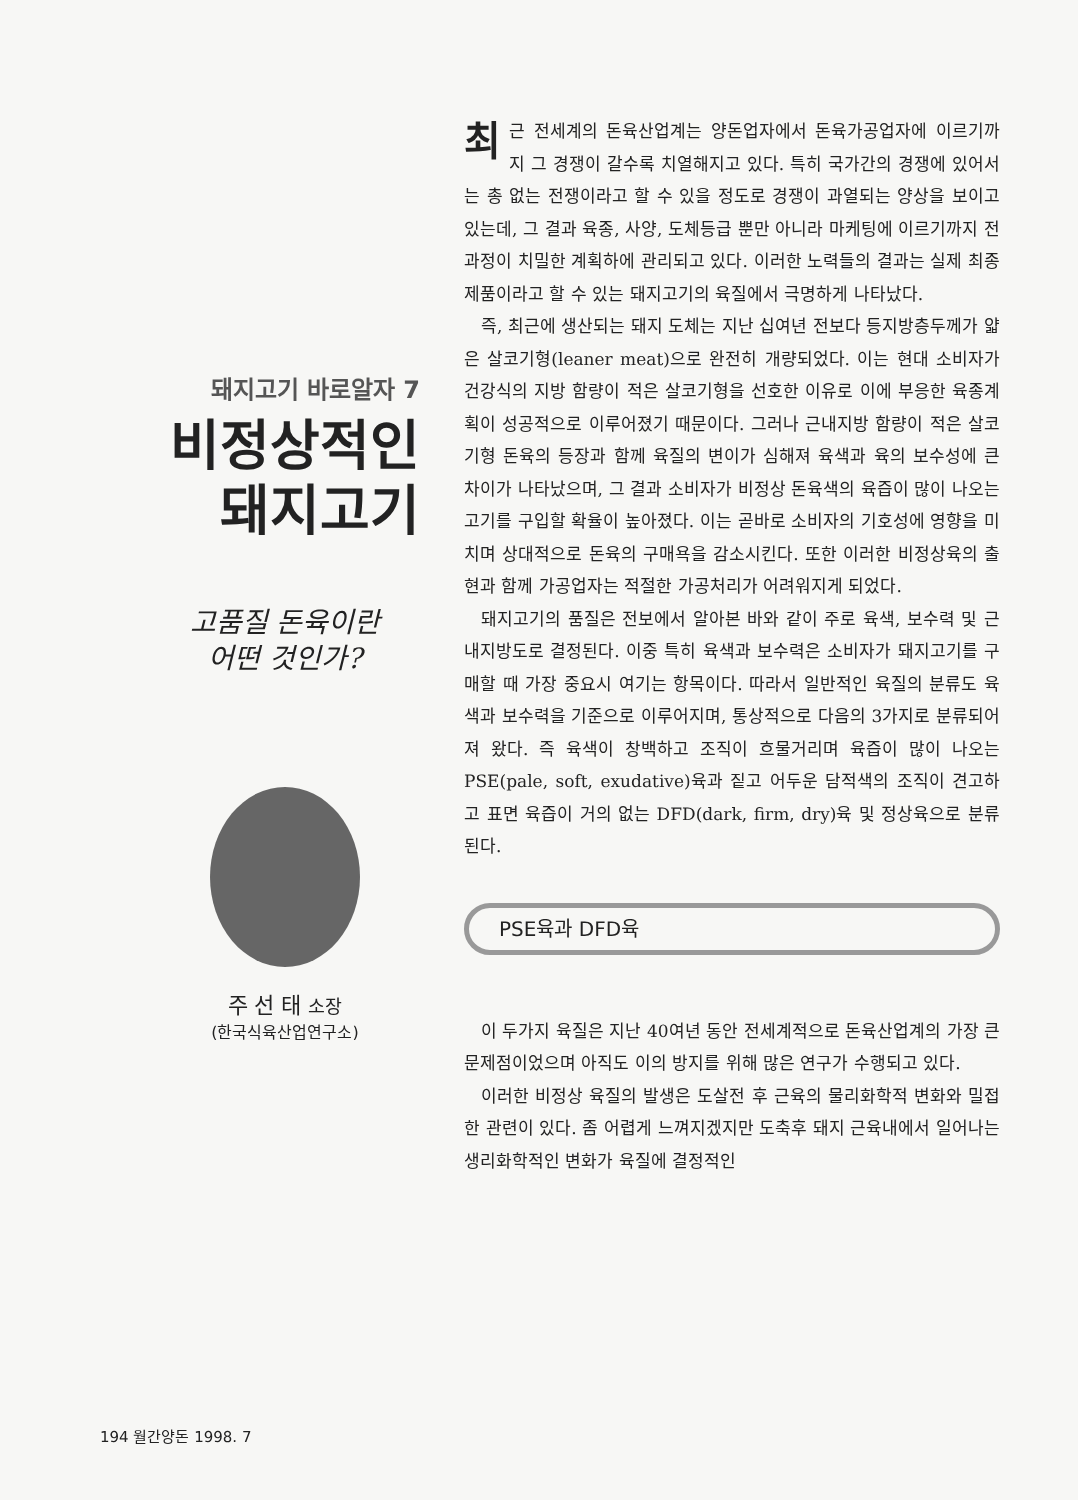돼지고기 바로알자 7
비정상적인
돼지고기
고품질 돈육이란
어떤 것인가?
주 선 태 소장
(한국식육산업연구소)
최근 전세계의 돈육산업계는 양돈업자에서 돈육가공업자에 이르기까지 그 경쟁이 갈수록 치열해지고 있다. 특히 국가간의 경쟁에 있어서는 총 없는 전쟁이라고 할 수 있을 정도로 경쟁이 과열되는 양상을 보이고 있는데, 그 결과 육종, 사양, 도체등급 뿐만 아니라 마케팅에 이르기까지 전과정이 치밀한 계획하에 관리되고 있다. 이러한 노력들의 결과는 실제 최종 제품이라고 할 수 있는 돼지고기의 육질에서 극명하게 나타났다.
즉, 최근에 생산되는 돼지 도체는 지난 십여년 전보다 등지방층두께가 얇은 살코기형(leaner meat)으로 완전히 개량되었다. 이는 현대 소비자가 건강식의 지방 함량이 적은 살코기형을 선호한 이유로 이에 부응한 육종계획이 성공적으로 이루어졌기 때문이다. 그러나 근내지방 함량이 적은 살코기형 돈육의 등장과 함께 육질의 변이가 심해져 육색과 육의 보수성에 큰 차이가 나타났으며, 그 결과 소비자가 비정상 돈육색의 육즙이 많이 나오는 고기를 구입할 확율이 높아졌다. 이는 곧바로 소비자의 기호성에 영향을 미치며 상대적으로 돈육의 구매욕을 감소시킨다. 또한 이러한 비정상육의 출현과 함께 가공업자는 적절한 가공처리가 어려워지게 되었다.
돼지고기의 품질은 전보에서 알아본 바와 같이 주로 육색, 보수력 및 근내지방도로 결정된다. 이중 특히 육색과 보수력은 소비자가 돼지고기를 구매할 때 가장 중요시 여기는 항목이다. 따라서 일반적인 육질의 분류도 육색과 보수력을 기준으로 이루어지며, 통상적으로 다음의 3가지로 분류되어져 왔다. 즉 육색이 창백하고 조직이 흐물거리며 육즙이 많이 나오는 PSE(pale, soft, exudative)육과 짙고 어두운 담적색의 조직이 견고하고 표면 육즙이 거의 없는 DFD(dark, firm, dry)육 및 정상육으로 분류된다.
PSE육과 DFD육
이 두가지 육질은 지난 40여년 동안 전세계적으로 돈육산업계의 가장 큰 문제점이었으며 아직도 이의 방지를 위해 많은 연구가 수행되고 있다.
이러한 비정상 육질의 발생은 도살전 후 근육의 물리화학적 변화와 밀접한 관련이 있다. 좀 어렵게 느껴지겠지만 도축후 돼지 근육내에서 일어나는 생리화학적인 변화가 육질에 결정적인
194 월간양돈 1998. 7